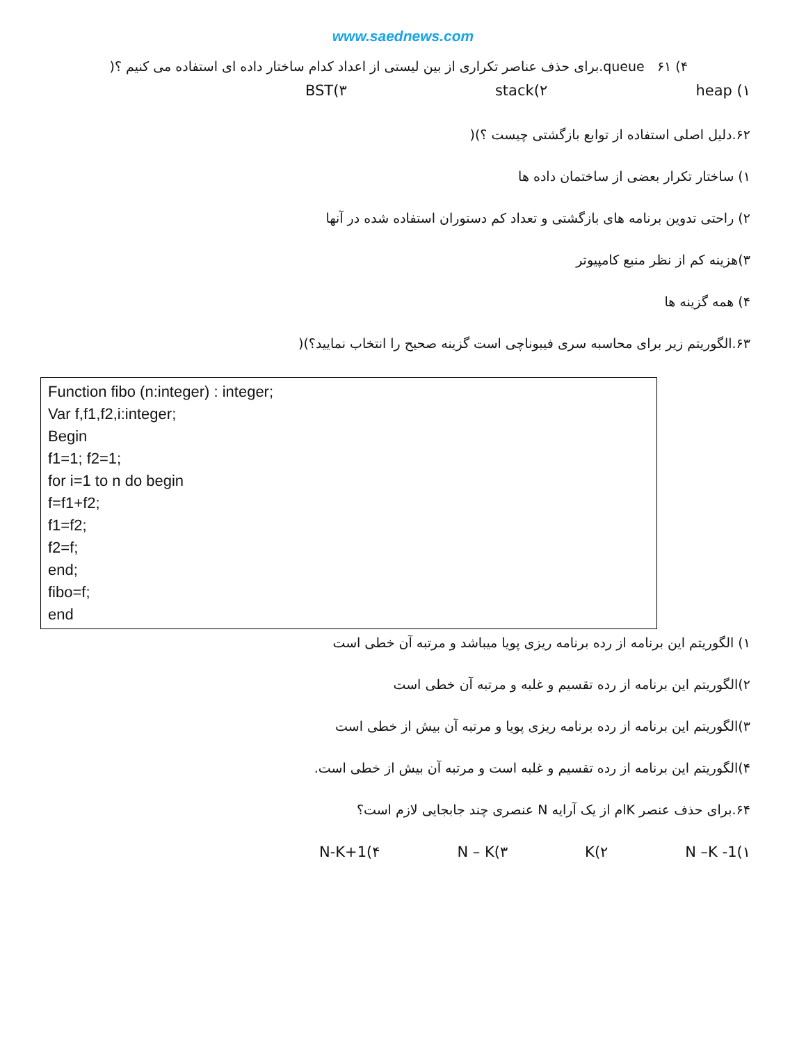www.saednews.com
۴) queue ۶۱.برای حذف عناصر تکراری از بین لیستی از اعداد کدام ساختار داده ای استفاده می کنیم ؟(
۱) heap ۲)stack ۳)BST
۶۲.دلیل اصلی استفاده از توابع بازگشتی چیست ؟)(
۱) ساختار تکرار بعضی از ساختمان داده ها
۲) راحتی تدوین برنامه های بازگشتی و تعداد کم دستوران استفاده شده در آنها
۳)هزینه کم از نظر منبع کامپیوتر
۴) همه گزینه ها
۶۳.الگوریتم زیر برای محاسبه سری فیبوناچی است گزینه صحیح را انتخاب نمایید؟)(
Function fibo (n:integer) : integer;
Var f,f1,f2,i:integer;
Begin
f1=1; f2=1;
for i=1 to n do begin
f=f1+f2;
f1=f2;
f2=f;
end;
fibo=f;
end
۱) الگوریتم این برنامه از رده برنامه ریزی پویا میباشد و مرتبه آن خطی است
۲)الگوریتم این برنامه از رده تقسیم و غلبه و مرتبه آن خطی است
۳)الگوریتم این برنامه از رده برنامه ریزی پویا و مرتبه آن بیش از خطی است
۴)الگوریتم این برنامه از رده تقسیم و غلبه است و مرتبه آن بیش از خطی است.
۶۴.برای حذف عنصر Kام از یک آرایه N عنصری چند جابجایی لازم است؟
۱)N –K -1 ۲)K ۳)N – K ۴)N-K+1